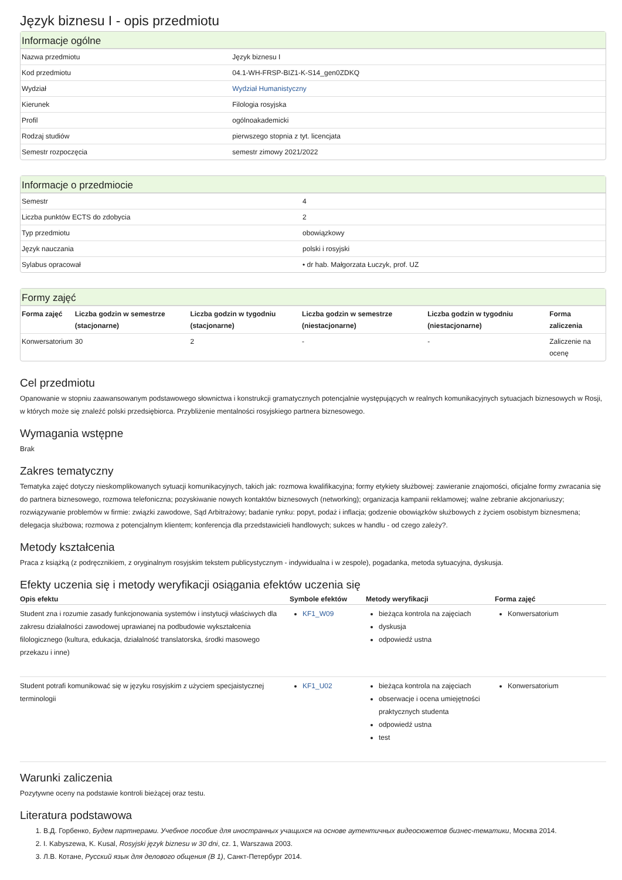Język biznesu I - opis przedmiotu
Informacje ogólne
| Nazwa przedmiotu | Język biznesu I |
| Kod przedmiotu | 04.1-WH-FRSP-BIZ1-K-S14_gen0ZDKQ |
| Wydział | Wydział Humanistyczny |
| Kierunek | Filologia rosyjska |
| Profil | ogólnoakademicki |
| Rodzaj studiów | pierwszego stopnia z tyt. licencjata |
| Semestr rozpoczęcia | semestr zimowy 2021/2022 |
Informacje o przedmiocie
| Semestr | 4 |
| Liczba punktów ECTS do zdobycia | 2 |
| Typ przedmiotu | obowiązkowy |
| Język nauczania | polski i rosyjski |
| Sylabus opracował | • dr hab. Małgorzata Łuczyk, prof. UZ |
Formy zajęć
| Forma zajęć | Liczba godzin w semestrze (stacjonarne) | Liczba godzin w tygodniu (stacjonarne) | Liczba godzin w semestrze (niestacjonarne) | Liczba godzin w tygodniu (niestacjonarne) | Forma zaliczenia |
| --- | --- | --- | --- | --- | --- |
| Konwersatorium | 30 | 2 | - | - | Zaliczenie na ocenę |
Cel przedmiotu
Opanowanie w stopniu zaawansowanym podstawowego słownictwa i konstrukcji gramatycznych potencjalnie występujących w realnych komunikacyjnych sytuacjach biznesowych w Rosji, w których może się znaleźć polski przedsiębiorca. Przybliżenie mentalności rosyjskiego partnera biznesowego.
Wymagania wstępne
Brak
Zakres tematyczny
Tematyka zajęć dotyczy nieskomplikowanych sytuacji komunikacyjnych, takich jak: rozmowa kwalifikacyjna; formy etykiety służbowej: zawieranie znajomości, oficjalne formy zwracania się do partnera biznesowego, rozmowa telefoniczna; pozyskiwanie nowych kontaktów biznesowych (networking); organizacja kampanii reklamowej; walne zebranie akcjonariuszy; rozwiązywanie problemów w firmie: związki zawodowe, Sąd Arbitrażowy; badanie rynku: popyt, podaż i inflacja; godzenie obowiązków służbowych z życiem osobistym biznesmena; delegacja służbowa; rozmowa z potencjalnym klientem; konferencja dla przedstawicieli handlowych; sukces w handlu - od czego zależy?.
Metody kształcenia
Praca z książką (z podręcznikiem, z oryginalnym rosyjskim tekstem publicystycznym - indywidualna i w zespole), pogadanka, metoda sytuacyjna, dyskusja.
Efekty uczenia się i metody weryfikacji osiągania efektów uczenia się
| Opis efektu | Symbole efektów | Metody weryfikacji | Forma zajęć |
| --- | --- | --- | --- |
| Student zna i rozumie zasady funkcjonowania systemów i instytucji właściwych dla zakresu działalności zawodowej uprawianej na podbudowie wykształcenia filologicznego (kultura, edukacja, działalność translatorska, środki masowego przekazu i inne) | KF1_W09 | bieżąca kontrola na zajęciach dyskusja odpowiedź ustna | Konwersatorium |
| Student potrafi komunikować się w języku rosyjskim z użyciem specjaistycznej terminologii | KF1_U02 | bieżąca kontrola na zajęciach obserwacje i ocena umiejętności praktycznych studenta odpowiedź ustna test | Konwersatorium |
Warunki zaliczenia
Pozytywne oceny na podstawie kontroli bieżącej oraz testu.
Literatura podstawowa
1. В.Д. Горбенко, Будем партнерами. Учебное пособие для иностранных учащихся на основе аутентичных видеосюжетов бизнес-тематики, Москва 2014.
2. I. Kabyszewa, K. Kusal, Rosyjski język biznesu w 30 dni, cz. 1, Warszawa 2003.
3. Л.В. Котане, Русский язык для делового общения (B 1), Санкт-Петербург 2014.